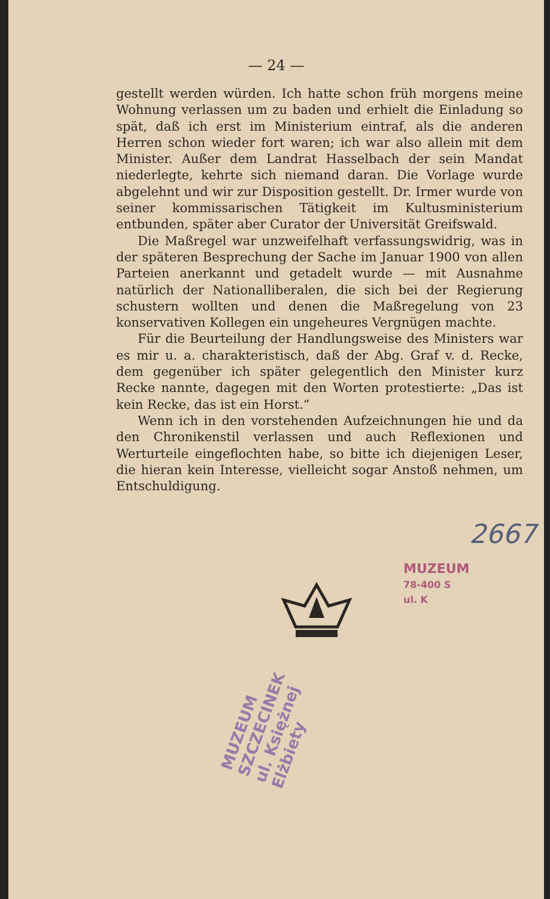— 24 —
gestellt werden würden. Ich hatte schon früh morgens meine Wohnung verlassen um zu baden und erhielt die Einladung so spät, daß ich erst im Ministerium eintraf, als die anderen Herren schon wieder fort waren; ich war also allein mit dem Minister. Außer dem Landrat Hasselbach der sein Mandat niederlegte, kehrte sich niemand daran. Die Vorlage wurde abgelehnt und wir zur Disposition gestellt. Dr. Irmer wurde von seiner kommissarischen Tätigkeit im Kultusministerium entbunden, später aber Curator der Universität Greifswald.
Die Maßregel war unzweifelhaft verfassungswidrig, was in der späteren Besprechung der Sache im Januar 1900 von allen Parteien anerkannt und getadelt wurde — mit Ausnahme natürlich der Nationalliberalen, die sich bei der Regierung schustern wollten und denen die Maßregelung von 23 konservativen Kollegen ein ungeheures Vergnügen machte.
Für die Beurteilung der Handlungsweise des Ministers war es mir u. a. charakteristisch, daß der Abg. Graf v. d. Recke, dem gegenüber ich später gelegentlich den Minister kurz Recke nannte, dagegen mit den Worten protestierte: „Das ist kein Recke, das ist ein Horst.“
Wenn ich in den vorstehenden Aufzeichnungen hie und da den Chronikenstil verlassen und auch Reflexionen und Werturteile eingeflochten habe, so bitte ich diejenigen Leser, die hieran kein Interesse, vielleicht sogar Anstoß nehmen, um Entschuldigung.
2667
MUZEUM
78-400 S
ul. K
MUZEUM SZCZECINEK ul. Księżnej Elżbiety